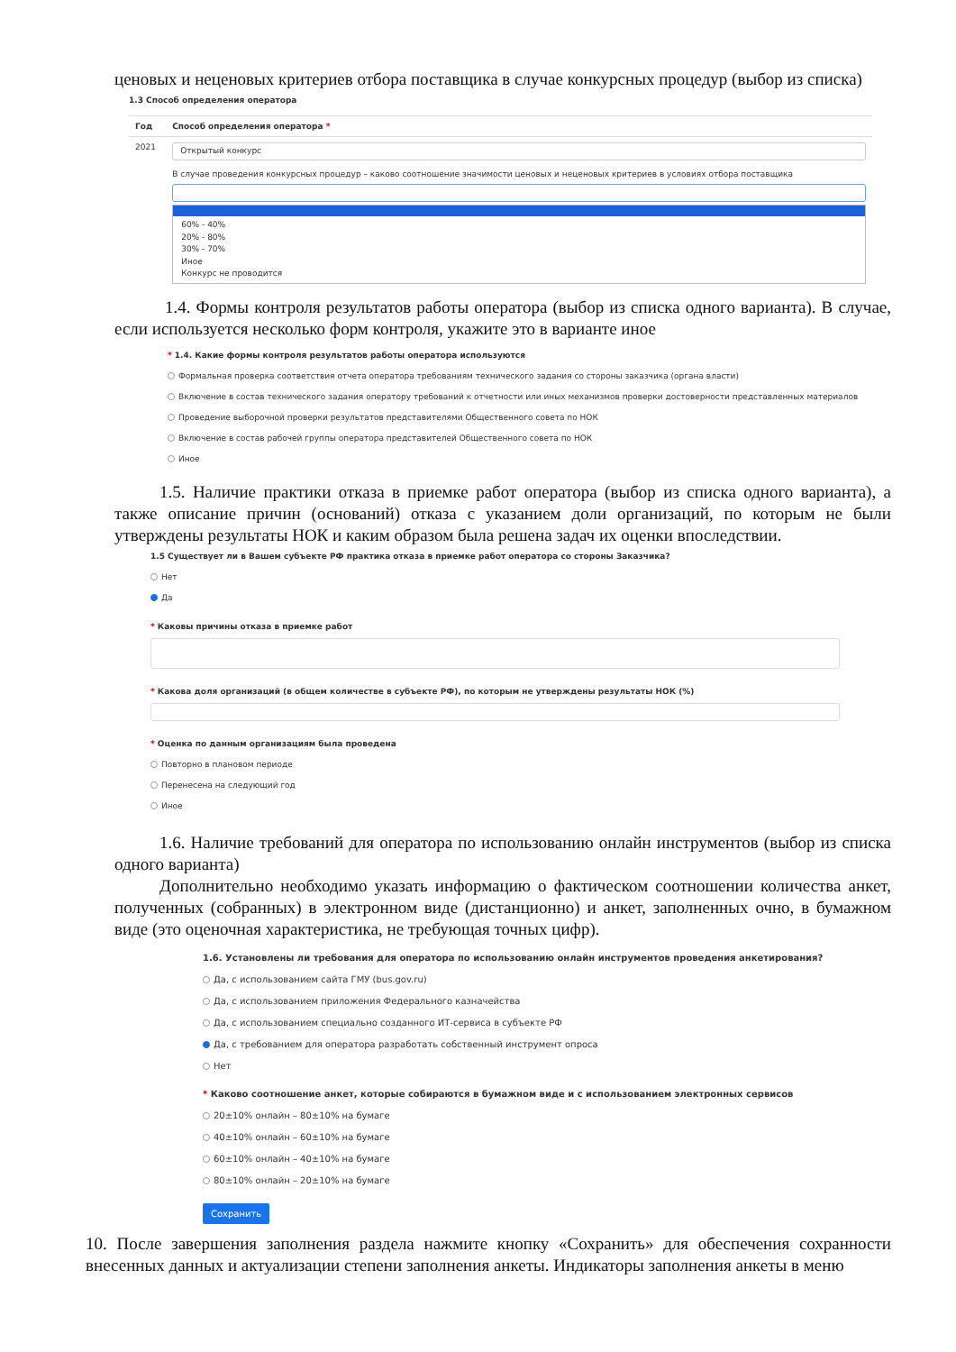ценовых и неценовых критериев отбора поставщика в случае конкурсных процедур (выбор из списка)
1.3 Способ определения оператора
| Год | Способ определения оператора * |
| --- | --- |
| 2021 | Открытый конкурс В случае проведения конкурсных процедур – каково соотношение значимости ценовых и неценовых критериев в условиях отбора поставщика 60% - 40% 20% - 80% 30% - 70% Иное Конкурс не проводится |
1.4. Формы контроля результатов работы оператора (выбор из списка одного варианта). В случае, если используется несколько форм контроля, укажите это в варианте иное
* 1.4. Какие формы контроля результатов работы оператора используются
Формальная проверка соответствия отчета оператора требованиям технического задания со стороны заказчика (органа власти)
Включение в состав технического задания оператору требований к отчетности или иных механизмов проверки достоверности представленных материалов
Проведение выборочной проверки результатов представителями Общественного совета по НОК
Включение в состав рабочей группы оператора представителей Общественного совета по НОК
Иное
1.5. Наличие практики отказа в приемке работ оператора (выбор из списка одного варианта), а также описание причин (оснований) отказа с указанием доли организаций, по которым не были утверждены результаты НОК и каким образом была решена задач их оценки впоследствии.
1.5 Существует ли в Вашем субъекте РФ практика отказа в приемке работ оператора со стороны Заказчика?
Нет
Да
* Каковы причины отказа в приемке работ
* Какова доля организаций (в общем количестве в субъекте РФ), по которым не утверждены результаты НОК (%)
* Оценка по данным организациям была проведена
Повторно в плановом периоде
Перенесена на следующий год
Иное
1.6. Наличие требований для оператора по использованию онлайн инструментов (выбор из списка одного варианта)
Дополнительно необходимо указать информацию о фактическом соотношении количества анкет, полученных (собранных) в электронном виде (дистанционно) и анкет, заполненных очно, в бумажном виде (это оценочная характеристика, не требующая точных цифр).
1.6. Установлены ли требования для оператора по использованию онлайн инструментов проведения анкетирования?
Да, с использованием сайта ГМУ (bus.gov.ru)
Да, с использованием приложения Федерального казначейства
Да, с использованием специально созданного ИТ-сервиса в субъекте РФ
Да, с требованием для оператора разработать собственный инструмент опроса
Нет
* Каково соотношение анкет, которые собираются в бумажном виде и с использованием электронных сервисов
20±10% онлайн – 80±10% на бумаге
40±10% онлайн – 60±10% на бумаге
60±10% онлайн – 40±10% на бумаге
80±10% онлайн – 20±10% на бумаге
Сохранить
10. После завершения заполнения раздела нажмите кнопку «Сохранить» для обеспечения сохранности внесенных данных и актуализации степени заполнения анкеты. Индикаторы заполнения анкеты в меню